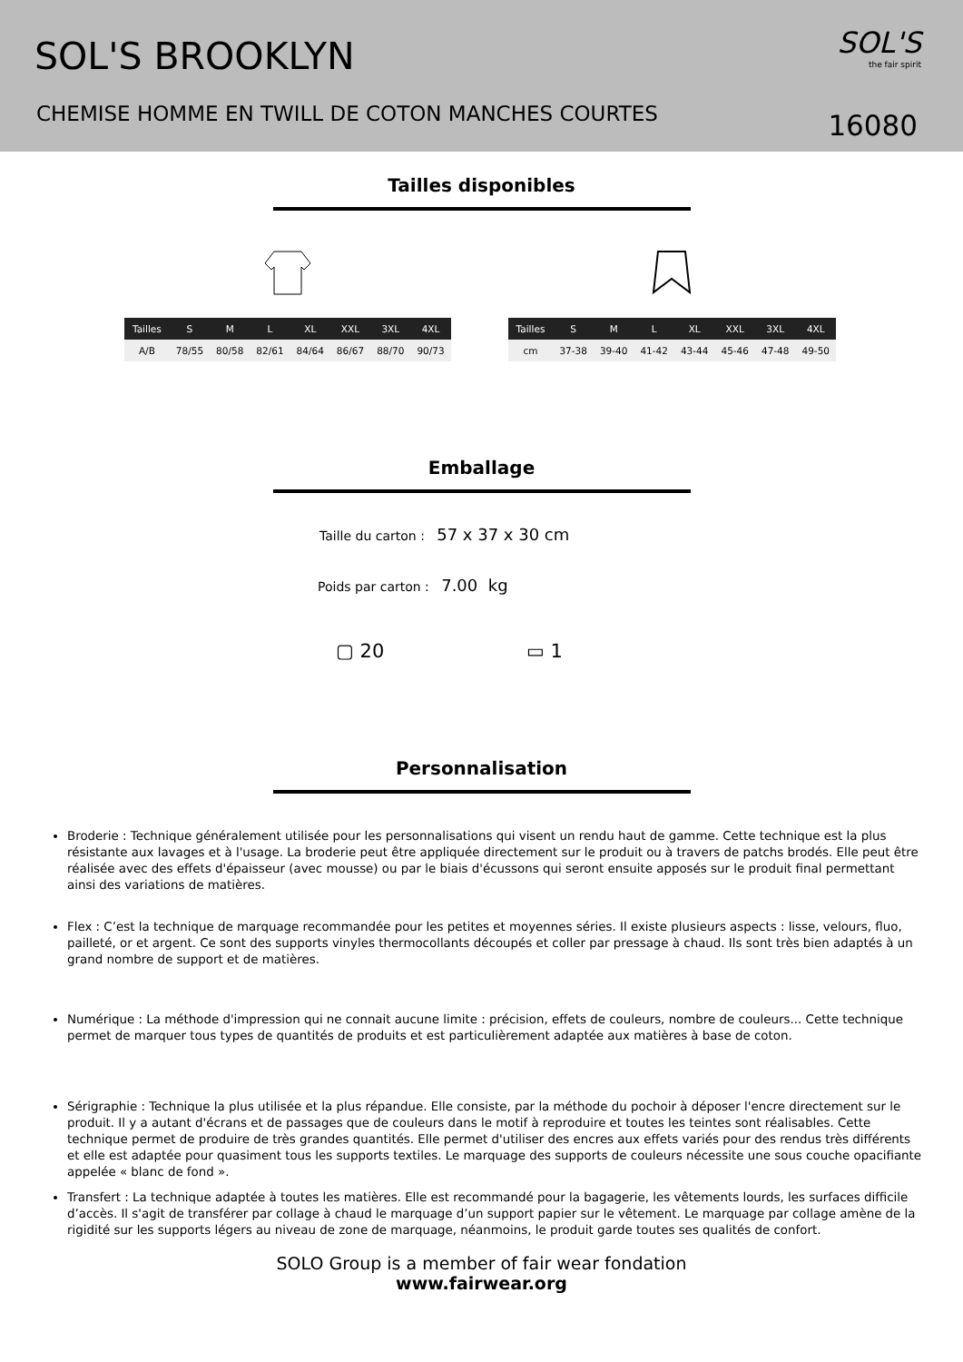SOL'S BROOKLYN
CHEMISE HOMME EN TWILL DE COTON MANCHES COURTES
SOL'S
the fair spirit
16080
Tailles disponibles
| Tailles | S | M | L | XL | XXL | 3XL | 4XL |
| --- | --- | --- | --- | --- | --- | --- | --- |
| A/B | 78/55 | 80/58 | 82/61 | 84/64 | 86/67 | 88/70 | 90/73 |
| Tailles | S | M | L | XL | XXL | 3XL | 4XL |
| --- | --- | --- | --- | --- | --- | --- | --- |
| cm | 37-38 | 39-40 | 41-42 | 43-44 | 45-46 | 47-48 | 49-50 |
Emballage
Taille du carton : 57 x 37 x 30 cm
Poids par carton : 7.00 kg
▢ 20 ▭ 1
Personnalisation
Broderie : Technique généralement utilisée pour les personnalisations qui visent un rendu haut de gamme. Cette technique est la plus résistante aux lavages et à l'usage. La broderie peut être appliquée directement sur le produit ou à travers de patchs brodés. Elle peut être réalisée avec des effets d'épaisseur (avec mousse) ou par le biais d'écussons qui seront ensuite apposés sur le produit final permettant ainsi des variations de matières.
Flex : C’est la technique de marquage recommandée pour les petites et moyennes séries. Il existe plusieurs aspects : lisse, velours, fluo, pailleté, or et argent. Ce sont des supports vinyles thermocollants découpés et coller par pressage à chaud. Ils sont très bien adaptés à un grand nombre de support et de matières.
Numérique : La méthode d'impression qui ne connait aucune limite : précision, effets de couleurs, nombre de couleurs... Cette technique permet de marquer tous types de quantités de produits et est particulièrement adaptée aux matières à base de coton.
Sérigraphie : Technique la plus utilisée et la plus répandue. Elle consiste, par la méthode du pochoir à déposer l'encre directement sur le produit. Il y a autant d'écrans et de passages que de couleurs dans le motif à reproduire et toutes les teintes sont réalisables. Cette technique permet de produire de très grandes quantités. Elle permet d'utiliser des encres aux effets variés pour des rendus très différents et elle est adaptée pour quasiment tous les supports textiles. Le marquage des supports de couleurs nécessite une sous couche opacifiante appelée « blanc de fond ».
Transfert : La technique adaptée à toutes les matières. Elle est recommandé pour la bagagerie, les vêtements lourds, les surfaces difficile d’accès. Il s'agit de transférer par collage à chaud le marquage d’un support papier sur le vêtement. Le marquage par collage amène de la rigidité sur les supports légers au niveau de zone de marquage, néanmoins, le produit garde toutes ses qualités de confort.
SOLO Group is a member of fair wear fondation
www.fairwear.org